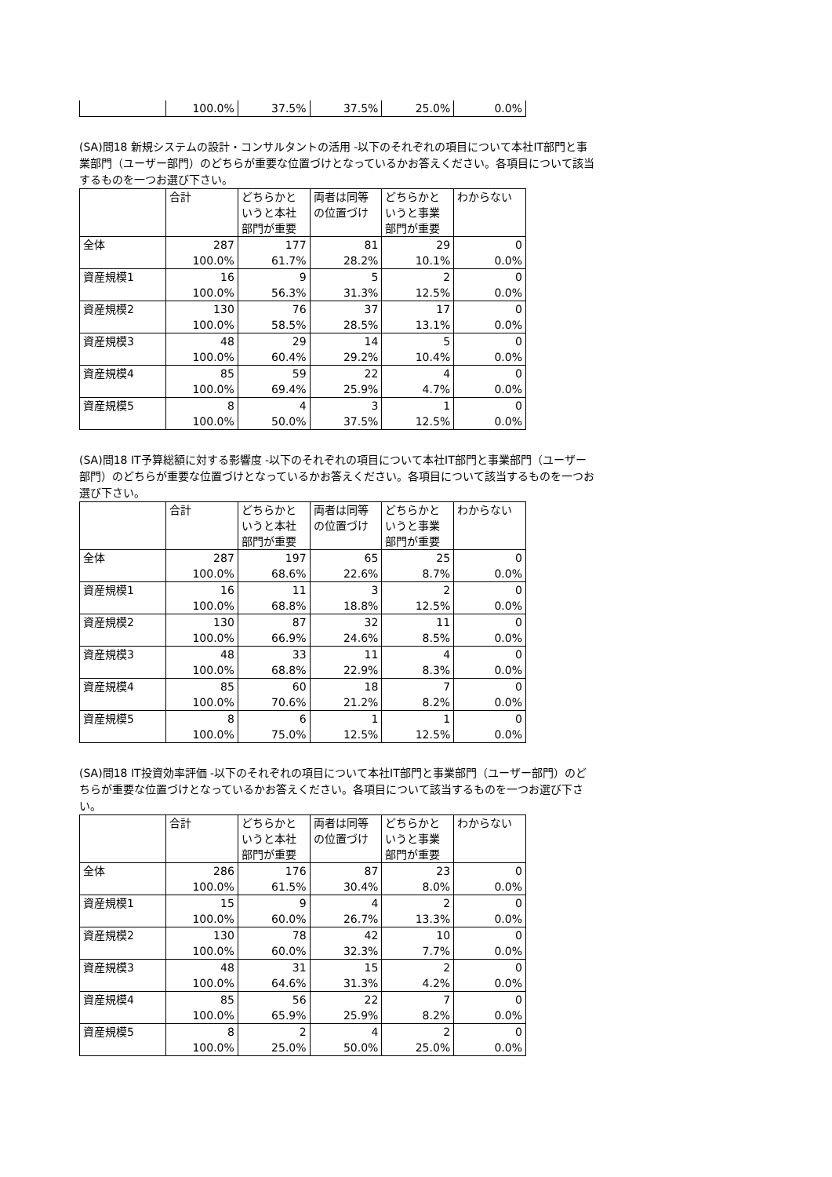| | 100.0% | 37.5% | 37.5% | 25.0% | 0.0% |
(SA)問18 新規システムの設計・コンサルタントの活用 -以下のそれぞれの項目について本社IT部門と事業部門（ユーザー部門）のどちらが重要な位置づけとなっているかお答えください。各項目について該当するものを一つお選び下さい。
| | 合計 | どちらかというと本社部門が重要 | 両者は同等の位置づけ | どちらかというと事業部門が重要 | わからない |
| --- | --- | --- | --- | --- | --- |
| 全体 | 287 | 177 | 81 | 29 | 0 |
| | 100.0% | 61.7% | 28.2% | 10.1% | 0.0% |
| 資産規模1 | 16 | 9 | 5 | 2 | 0 |
| | 100.0% | 56.3% | 31.3% | 12.5% | 0.0% |
| 資産規模2 | 130 | 76 | 37 | 17 | 0 |
| | 100.0% | 58.5% | 28.5% | 13.1% | 0.0% |
| 資産規模3 | 48 | 29 | 14 | 5 | 0 |
| | 100.0% | 60.4% | 29.2% | 10.4% | 0.0% |
| 資産規模4 | 85 | 59 | 22 | 4 | 0 |
| | 100.0% | 69.4% | 25.9% | 4.7% | 0.0% |
| 資産規模5 | 8 | 4 | 3 | 1 | 0 |
| | 100.0% | 50.0% | 37.5% | 12.5% | 0.0% |
(SA)問18 IT予算総額に対する影響度 -以下のそれぞれの項目について本社IT部門と事業部門（ユーザー部門）のどちらが重要な位置づけとなっているかお答えください。各項目について該当するものを一つお選び下さい。
| | 合計 | どちらかというと本社部門が重要 | 両者は同等の位置づけ | どちらかというと事業部門が重要 | わからない |
| --- | --- | --- | --- | --- | --- |
| 全体 | 287 | 197 | 65 | 25 | 0 |
| | 100.0% | 68.6% | 22.6% | 8.7% | 0.0% |
| 資産規模1 | 16 | 11 | 3 | 2 | 0 |
| | 100.0% | 68.8% | 18.8% | 12.5% | 0.0% |
| 資産規模2 | 130 | 87 | 32 | 11 | 0 |
| | 100.0% | 66.9% | 24.6% | 8.5% | 0.0% |
| 資産規模3 | 48 | 33 | 11 | 4 | 0 |
| | 100.0% | 68.8% | 22.9% | 8.3% | 0.0% |
| 資産規模4 | 85 | 60 | 18 | 7 | 0 |
| | 100.0% | 70.6% | 21.2% | 8.2% | 0.0% |
| 資産規模5 | 8 | 6 | 1 | 1 | 0 |
| | 100.0% | 75.0% | 12.5% | 12.5% | 0.0% |
(SA)問18 IT投資効率評価 -以下のそれぞれの項目について本社IT部門と事業部門（ユーザー部門）のどちらが重要な位置づけとなっているかお答えください。各項目について該当するものを一つお選び下さい。
| | 合計 | どちらかというと本社部門が重要 | 両者は同等の位置づけ | どちらかというと事業部門が重要 | わからない |
| --- | --- | --- | --- | --- | --- |
| 全体 | 286 | 176 | 87 | 23 | 0 |
| | 100.0% | 61.5% | 30.4% | 8.0% | 0.0% |
| 資産規模1 | 15 | 9 | 4 | 2 | 0 |
| | 100.0% | 60.0% | 26.7% | 13.3% | 0.0% |
| 資産規模2 | 130 | 78 | 42 | 10 | 0 |
| | 100.0% | 60.0% | 32.3% | 7.7% | 0.0% |
| 資産規模3 | 48 | 31 | 15 | 2 | 0 |
| | 100.0% | 64.6% | 31.3% | 4.2% | 0.0% |
| 資産規模4 | 85 | 56 | 22 | 7 | 0 |
| | 100.0% | 65.9% | 25.9% | 8.2% | 0.0% |
| 資産規模5 | 8 | 2 | 4 | 2 | 0 |
| | 100.0% | 25.0% | 50.0% | 25.0% | 0.0% |